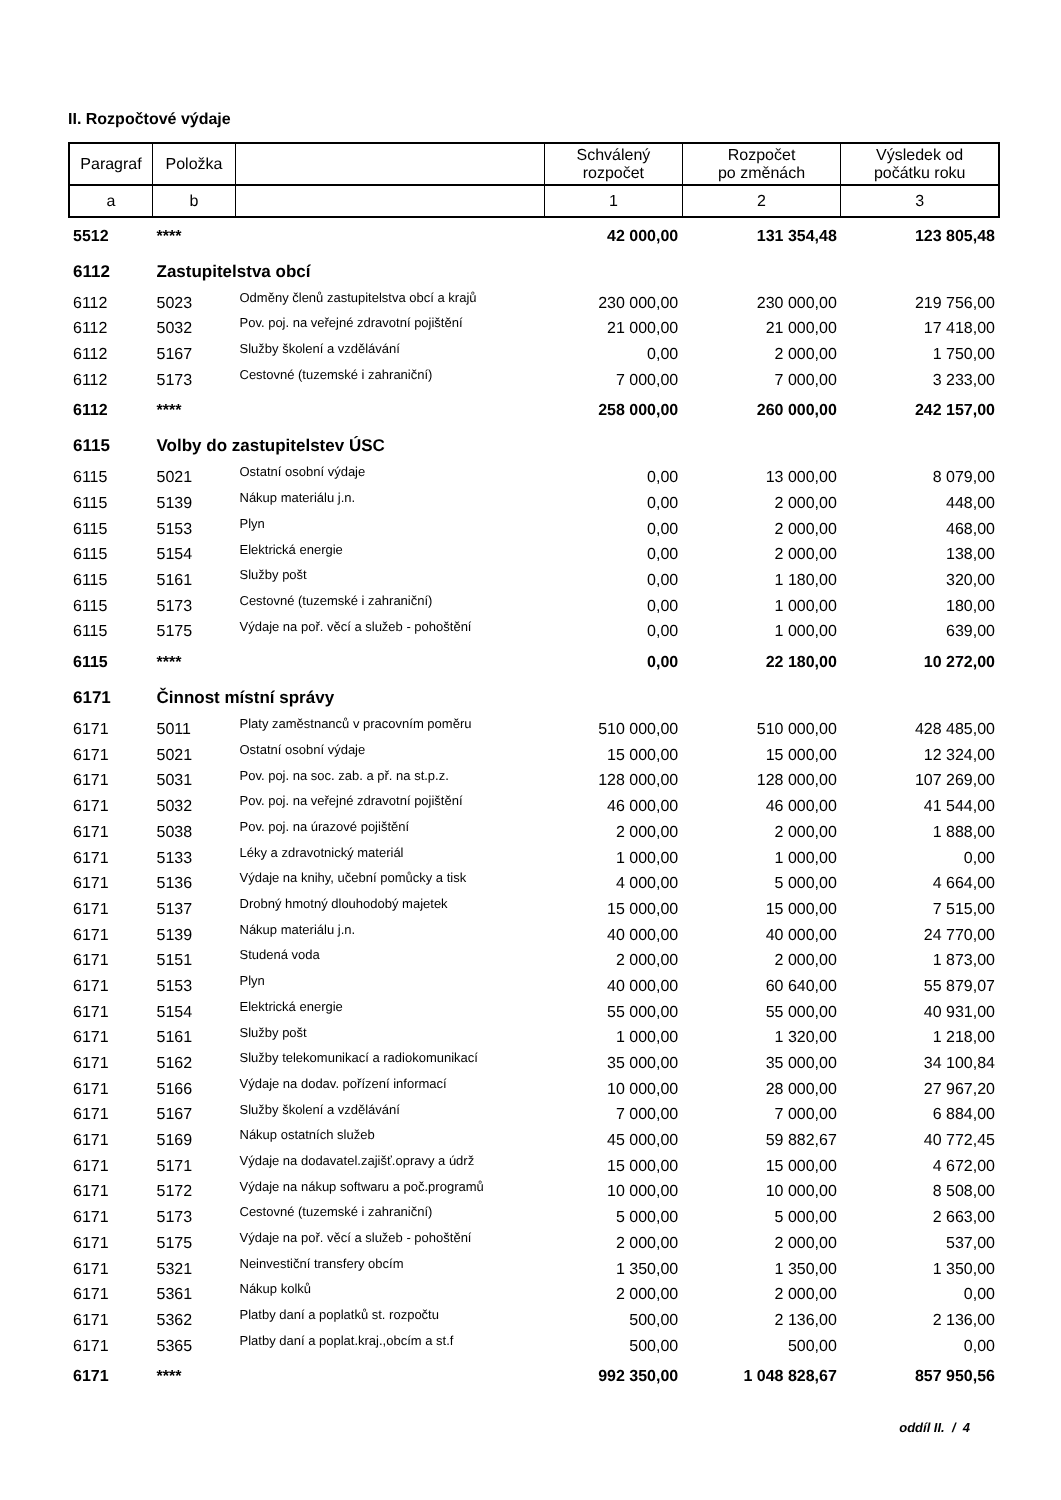II. Rozpočtové výdaje
| Paragraf | Položka | | Schválený rozpočet | Rozpočet po změnách | Výsledek od počátku roku |
| --- | --- | --- | --- | --- | --- |
| a | b | | 1 | 2 | 3 |
| 5512 | **** | | 42 000,00 | 131 354,48 | 123 805,48 |
| 6112 | Zastupitelstva obcí | | | | |
| 6112 | 5023 | Odměny členů zastupitelstva obcí a krajů | 230 000,00 | 230 000,00 | 219 756,00 |
| 6112 | 5032 | Pov. poj. na veřejné zdravotní pojištění | 21 000,00 | 21 000,00 | 17 418,00 |
| 6112 | 5167 | Služby školení a vzdělávání | 0,00 | 2 000,00 | 1 750,00 |
| 6112 | 5173 | Cestovné (tuzemské i zahraniční) | 7 000,00 | 7 000,00 | 3 233,00 |
| 6112 | **** | | 258 000,00 | 260 000,00 | 242 157,00 |
| 6115 | Volby do zastupitelstev ÚSC | | | | |
| 6115 | 5021 | Ostatní osobní výdaje | 0,00 | 13 000,00 | 8 079,00 |
| 6115 | 5139 | Nákup materiálu j.n. | 0,00 | 2 000,00 | 448,00 |
| 6115 | 5153 | Plyn | 0,00 | 2 000,00 | 468,00 |
| 6115 | 5154 | Elektrická energie | 0,00 | 2 000,00 | 138,00 |
| 6115 | 5161 | Služby pošt | 0,00 | 1 180,00 | 320,00 |
| 6115 | 5173 | Cestovné (tuzemské i zahraniční) | 0,00 | 1 000,00 | 180,00 |
| 6115 | 5175 | Výdaje na poř. věcí a služeb - pohoštění | 0,00 | 1 000,00 | 639,00 |
| 6115 | **** | | 0,00 | 22 180,00 | 10 272,00 |
| 6171 | Činnost místní správy | | | | |
| 6171 | 5011 | Platy zaměstnanců v pracovním poměru | 510 000,00 | 510 000,00 | 428 485,00 |
| 6171 | 5021 | Ostatní osobní výdaje | 15 000,00 | 15 000,00 | 12 324,00 |
| 6171 | 5031 | Pov. poj. na soc. zab. a př. na st.p.z. | 128 000,00 | 128 000,00 | 107 269,00 |
| 6171 | 5032 | Pov. poj. na veřejné zdravotní pojištění | 46 000,00 | 46 000,00 | 41 544,00 |
| 6171 | 5038 | Pov. poj. na úrazové pojištění | 2 000,00 | 2 000,00 | 1 888,00 |
| 6171 | 5133 | Léky a zdravotnický materiál | 1 000,00 | 1 000,00 | 0,00 |
| 6171 | 5136 | Výdaje na knihy, učební pomůcky a tisk | 4 000,00 | 5 000,00 | 4 664,00 |
| 6171 | 5137 | Drobný hmotný dlouhodobý majetek | 15 000,00 | 15 000,00 | 7 515,00 |
| 6171 | 5139 | Nákup materiálu j.n. | 40 000,00 | 40 000,00 | 24 770,00 |
| 6171 | 5151 | Studená voda | 2 000,00 | 2 000,00 | 1 873,00 |
| 6171 | 5153 | Plyn | 40 000,00 | 60 640,00 | 55 879,07 |
| 6171 | 5154 | Elektrická energie | 55 000,00 | 55 000,00 | 40 931,00 |
| 6171 | 5161 | Služby pošt | 1 000,00 | 1 320,00 | 1 218,00 |
| 6171 | 5162 | Služby telekomunikací a radiokomunikací | 35 000,00 | 35 000,00 | 34 100,84 |
| 6171 | 5166 | Výdaje na dodav. pořízení informací | 10 000,00 | 28 000,00 | 27 967,20 |
| 6171 | 5167 | Služby školení a vzdělávání | 7 000,00 | 7 000,00 | 6 884,00 |
| 6171 | 5169 | Nákup ostatních služeb | 45 000,00 | 59 882,67 | 40 772,45 |
| 6171 | 5171 | Výdaje na dodavatel.zajišť.opravy a údrž | 15 000,00 | 15 000,00 | 4 672,00 |
| 6171 | 5172 | Výdaje na nákup softwaru a poč.programů | 10 000,00 | 10 000,00 | 8 508,00 |
| 6171 | 5173 | Cestovné (tuzemské i zahraniční) | 5 000,00 | 5 000,00 | 2 663,00 |
| 6171 | 5175 | Výdaje na poř. věcí a služeb - pohoštění | 2 000,00 | 2 000,00 | 537,00 |
| 6171 | 5321 | Neinvestiční transfery obcím | 1 350,00 | 1 350,00 | 1 350,00 |
| 6171 | 5361 | Nákup kolků | 2 000,00 | 2 000,00 | 0,00 |
| 6171 | 5362 | Platby daní a poplatků st. rozpočtu | 500,00 | 2 136,00 | 2 136,00 |
| 6171 | 5365 | Platby daní a poplat.kraj.,obcím a st.f | 500,00 | 500,00 | 0,00 |
| 6171 | **** | | 992 350,00 | 1 048 828,67 | 857 950,56 |
oddíl II. / 4